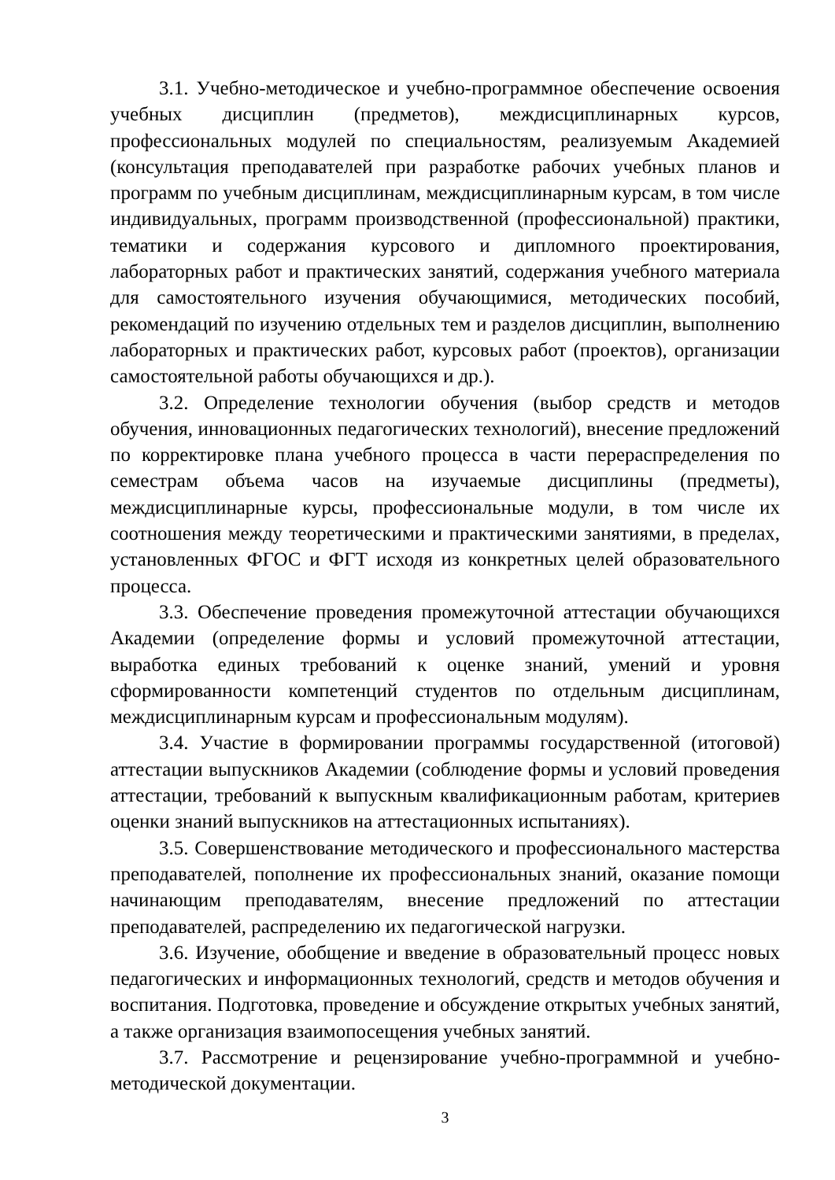3.1. Учебно-методическое и учебно-программное обеспечение освоения учебных дисциплин (предметов), междисциплинарных курсов, профессиональных модулей по специальностям, реализуемым Академией (консультация преподавателей при разработке рабочих учебных планов и программ по учебным дисциплинам, междисциплинарным курсам, в том числе индивидуальных, программ производственной (профессиональной) практики, тематики и содержания курсового и дипломного проектирования, лабораторных работ и практических занятий, содержания учебного материала для самостоятельного изучения обучающимися, методических пособий, рекомендаций по изучению отдельных тем и разделов дисциплин, выполнению лабораторных и практических работ, курсовых работ (проектов), организации самостоятельной работы обучающихся и др.).
3.2. Определение технологии обучения (выбор средств и методов обучения, инновационных педагогических технологий), внесение предложений по корректировке плана учебного процесса в части перераспределения по семестрам объема часов на изучаемые дисциплины (предметы), междисциплинарные курсы, профессиональные модули, в том числе их соотношения между теоретическими и практическими занятиями, в пределах, установленных ФГОС и ФГТ исходя из конкретных целей образовательного процесса.
3.3. Обеспечение проведения промежуточной аттестации обучающихся Академии (определение формы и условий промежуточной аттестации, выработка единых требований к оценке знаний, умений и уровня сформированности компетенций студентов по отдельным дисциплинам, междисциплинарным курсам и профессиональным модулям).
3.4. Участие в формировании программы государственной (итоговой) аттестации выпускников Академии (соблюдение формы и условий проведения аттестации, требований к выпускным квалификационным работам, критериев оценки знаний выпускников на аттестационных испытаниях).
3.5. Совершенствование методического и профессионального мастерства преподавателей, пополнение их профессиональных знаний, оказание помощи начинающим преподавателям, внесение предложений по аттестации преподавателей, распределению их педагогической нагрузки.
3.6. Изучение, обобщение и введение в образовательный процесс новых педагогических и информационных технологий, средств и методов обучения и воспитания. Подготовка, проведение и обсуждение открытых учебных занятий, а также организация взаимопосещения учебных занятий.
3.7. Рассмотрение и рецензирование учебно-программной и учебно-методической документации.
3